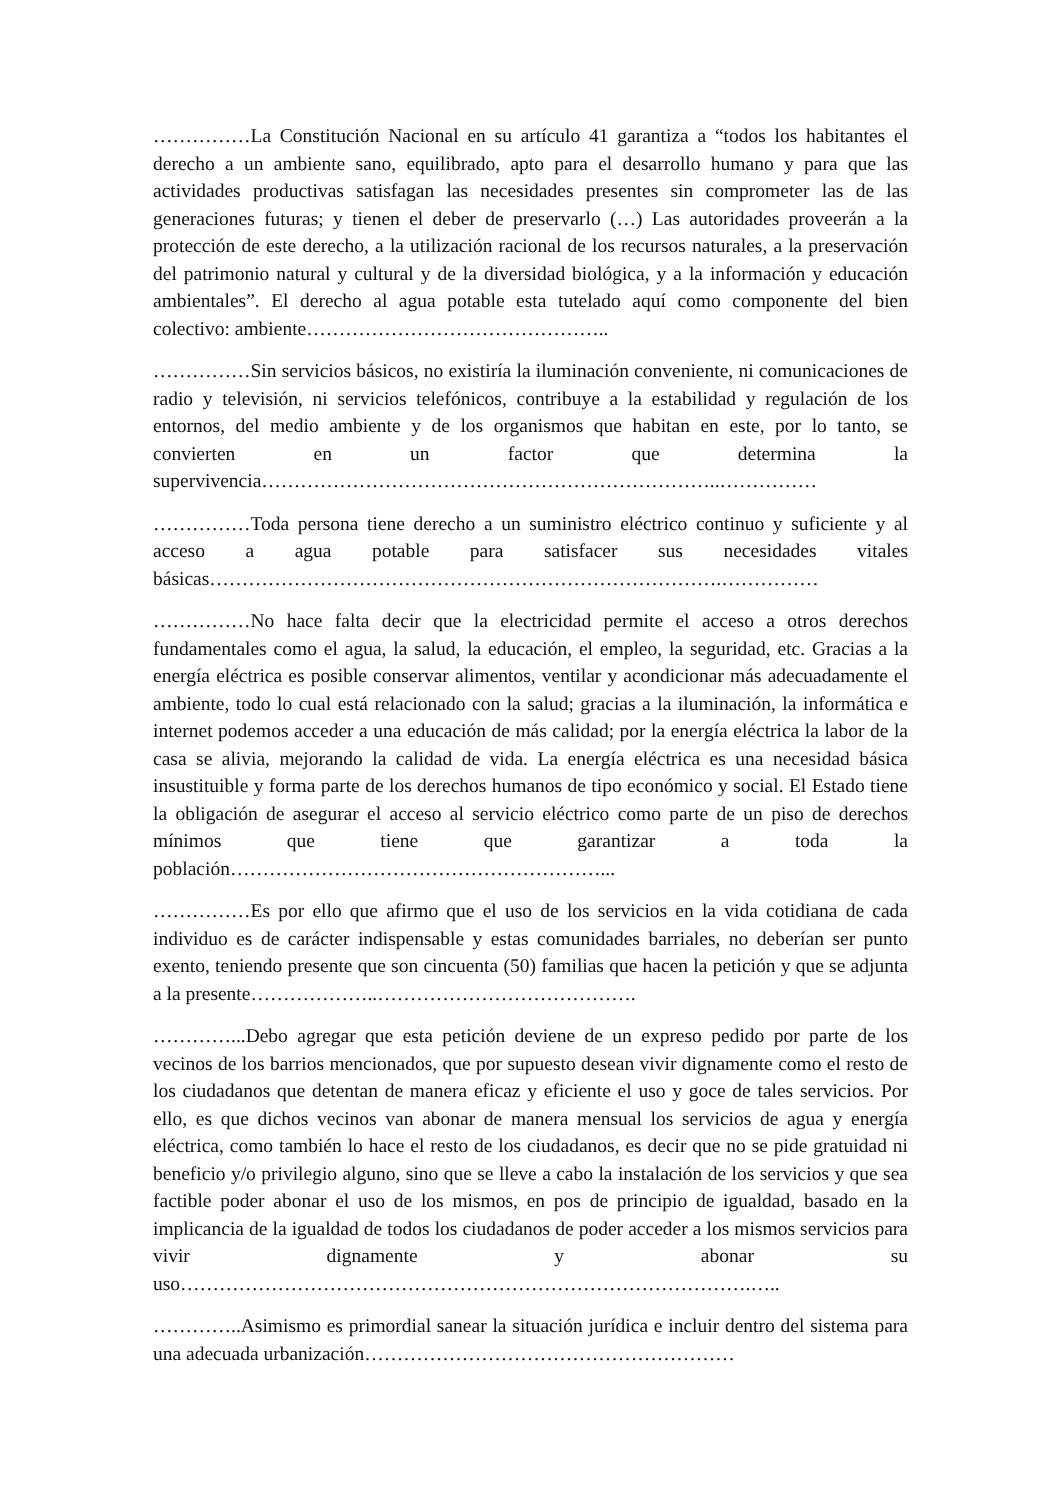……………La Constitución Nacional en su artículo 41 garantiza a “todos los habitantes el derecho a un ambiente sano, equilibrado, apto para el desarrollo humano y para que las actividades productivas satisfagan las necesidades presentes sin comprometer las de las generaciones futuras; y tienen el deber de preservarlo (…) Las autoridades proveerán a la protección de este derecho, a la utilización racional de los recursos naturales, a la preservación del patrimonio natural y cultural y de la diversidad biológica, y a la información y educación ambientales”. El derecho al agua potable esta tutelado aquí como componente del bien colectivo: ambiente………………………………………..
……………Sin servicios básicos, no existiría la iluminación conveniente, ni comunicaciones de radio y televisión, ni servicios telefónicos, contribuye a la estabilidad y regulación de los entornos, del medio ambiente y de los organismos que habitan en este, por lo tanto, se convierten en un factor que determina la supervivencia……………………………………………………………..……………
……………Toda persona tiene derecho a un suministro eléctrico continuo y suficiente y al acceso a agua potable para satisfacer sus necesidades vitales básicas…………………………………………………………………….……………
……………No hace falta decir que la electricidad permite el acceso a otros derechos fundamentales como el agua, la salud, la educación, el empleo, la seguridad, etc. Gracias a la energía eléctrica es posible conservar alimentos, ventilar y acondicionar más adecuadamente el ambiente, todo lo cual está relacionado con la salud; gracias a la iluminación, la informática e internet podemos acceder a una educación de más calidad; por la energía eléctrica la labor de la casa se alivia, mejorando la calidad de vida. La energía eléctrica es una necesidad básica insustituible y forma parte de los derechos humanos de tipo económico y social. El Estado tiene la obligación de asegurar el acceso al servicio eléctrico como parte de un piso de derechos mínimos que tiene que garantizar a toda la población…………………………………………………...
……………Es por ello que afirmo que el uso de los servicios en la vida cotidiana de cada individuo es de carácter indispensable y estas comunidades barriales, no deberían ser punto exento, teniendo presente que son cincuenta (50) familias que hacen la petición y que se adjunta a la presente………………..………………………………….
…………...Debo agregar que esta petición deviene de un expreso pedido por parte de los vecinos de los barrios mencionados, que por supuesto desean vivir dignamente como el resto de los ciudadanos que detentan de manera eficaz y eficiente el uso y goce de tales servicios. Por ello, es que dichos vecinos van abonar de manera mensual los servicios de agua y energía eléctrica, como también lo hace el resto de los ciudadanos, es decir que no se pide gratuidad ni beneficio y/o privilegio alguno, sino que se lleve a cabo la instalación de los servicios y que sea factible poder abonar el uso de los mismos, en pos de principio de igualdad, basado en la implicancia de la igualdad de todos los ciudadanos de poder acceder a los mismos servicios para vivir dignamente y abonar su uso…………………………………………………………………………….…..
…………..Asimismo es primordial sanear la situación jurídica e incluir dentro del sistema para una adecuada urbanización…………………………………………………